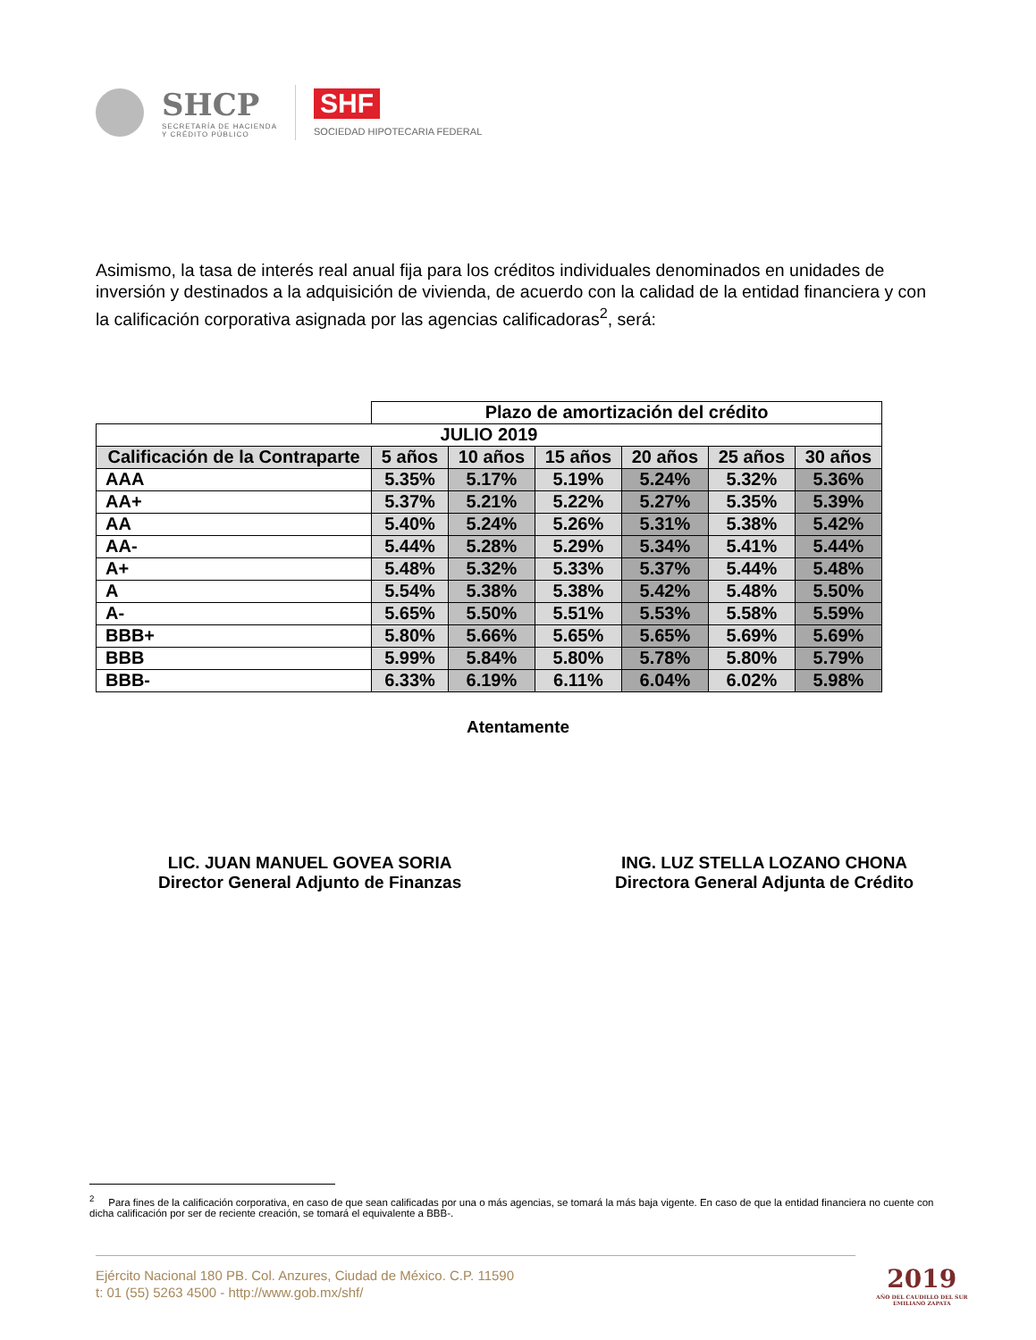SHCP
SECRETARÍA DE HACIENDA
Y CRÉDITO PÚBLICO
SHF
SOCIEDAD HIPOTECARIA FEDERAL
Asimismo, la tasa de interés real anual fija para los créditos individuales denominados en unidades de inversión y destinados a la adquisición de vivienda, de acuerdo con la calidad de la entidad financiera y con la calificación corporativa asignada por las agencias calificadoras<sup>2</sup>, será:
| | Plazo de amortización del crédito | | | | | |
| JULIO 2019 | | | | | | |
| Calificación de la Contraparte | 5 años | 10 años | 15 años | 20 años | 25 años | 30 años |
| AAA | 5.35% | 5.17% | 5.19% | 5.24% | 5.32% | 5.36% |
| AA+ | 5.37% | 5.21% | 5.22% | 5.27% | 5.35% | 5.39% |
| AA | 5.40% | 5.24% | 5.26% | 5.31% | 5.38% | 5.42% |
| AA- | 5.44% | 5.28% | 5.29% | 5.34% | 5.41% | 5.44% |
| A+ | 5.48% | 5.32% | 5.33% | 5.37% | 5.44% | 5.48% |
| A | 5.54% | 5.38% | 5.38% | 5.42% | 5.48% | 5.50% |
| A- | 5.65% | 5.50% | 5.51% | 5.53% | 5.58% | 5.59% |
| BBB+ | 5.80% | 5.66% | 5.65% | 5.65% | 5.69% | 5.69% |
| BBB | 5.99% | 5.84% | 5.80% | 5.78% | 5.80% | 5.79% |
| BBB- | 6.33% | 6.19% | 6.11% | 6.04% | 6.02% | 5.98% |
Atentamente
LIC. JUAN MANUEL GOVEA SORIA
Director General Adjunto de Finanzas
ING. LUZ STELLA LOZANO CHONA
Directora General Adjunta de Crédito
<sup>2</sup> Para fines de la calificación corporativa, en caso de que sean calificadas por una o más agencias, se tomará la más baja vigente. En caso de que la entidad financiera no cuente con dicha calificación por ser de reciente creación, se tomará el equivalente a BBB-.
Ejército Nacional 180 PB. Col. Anzures, Ciudad de México. C.P. 11590
t: 01 (55) 5263 4500 - http://www.gob.mx/shf/
2019
AÑO DEL CAUDILLO DEL SUR
EMILIANO ZAPATA